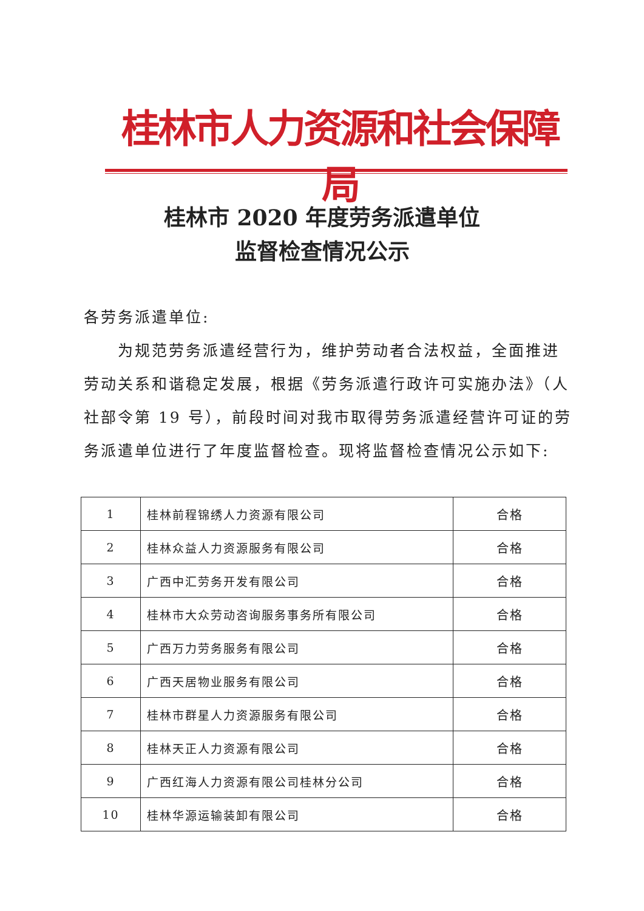桂林市人力资源和社会保障局
桂林市 2020 年度劳务派遣单位
监督检查情况公示
各劳务派遣单位:
  为规范劳务派遣经营行为，维护劳动者合法权益，全面推进劳动关系和谐稳定发展，根据《劳务派遣行政许可实施办法》（人社部令第 19 号），前段时间对我市取得劳务派遣经营许可证的劳务派遣单位进行了年度监督检查。现将监督检查情况公示如下:
| 1 | 桂林前程锦绣人力资源有限公司 | 合格 |
| 2 | 桂林众益人力资源服务有限公司 | 合格 |
| 3 | 广西中汇劳务开发有限公司 | 合格 |
| 4 | 桂林市大众劳动咨询服务事务所有限公司 | 合格 |
| 5 | 广西万力劳务服务有限公司 | 合格 |
| 6 | 广西天居物业服务有限公司 | 合格 |
| 7 | 桂林市群星人力资源服务有限公司 | 合格 |
| 8 | 桂林天正人力资源有限公司 | 合格 |
| 9 | 广西红海人力资源有限公司桂林分公司 | 合格 |
| 10 | 桂林华源运输装卸有限公司 | 合格 |